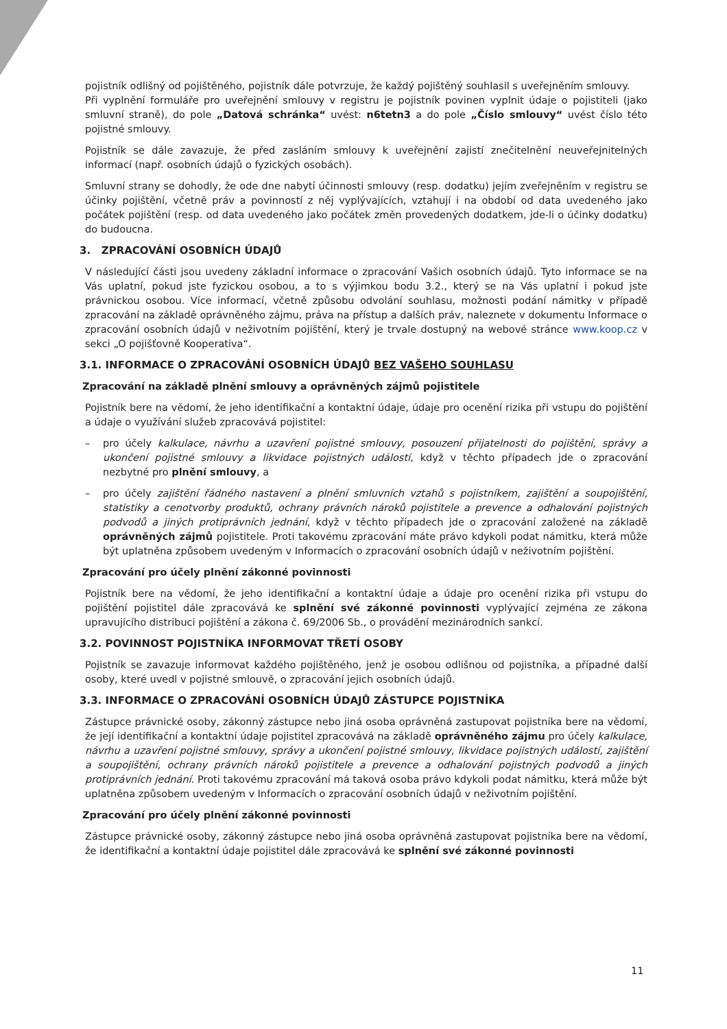pojistník odlišný od pojištěného, pojistník dále potvrzuje, že každý pojištěný souhlasil s uveřejněním smlouvy.
Při vyplnění formuláře pro uveřejnění smlouvy v registru je pojistník povinen vyplnit údaje o pojistiteli (jako smluvní straně), do pole „Datová schránka“ uvést: n6tetn3 a do pole „Číslo smlouvy“ uvést číslo této pojistné smlouvy.
Pojistník se dále zavazuje, že před zasláním smlouvy k uveřejnění zajistí znečitelnění neuveřejnitelných informací (např. osobních údajů o fyzických osobách).
Smluvní strany se dohodly, že ode dne nabytí účinnosti smlouvy (resp. dodatku) jejím zveřejněním v registru se účinky pojištění, včetně práv a povinností z něj vyplývajících, vztahují i na období od data uvedeného jako počátek pojištění (resp. od data uvedeného jako počátek změn provedených dodatkem, jde-li o účinky dodatku) do budoucna.
3. ZPRACOVÁNÍ OSOBNÍCH ÚDAJŮ
V následující části jsou uvedeny základní informace o zpracování Vašich osobních údajů. Tyto informace se na Vás uplatní, pokud jste fyzickou osobou, a to s výjimkou bodu 3.2., který se na Vás uplatní i pokud jste právnickou osobou. Více informací, včetně způsobu odvolání souhlasu, možnosti podání námitky v případě zpracování na základě oprávněného zájmu, práva na přístup a dalších práv, naleznete v dokumentu Informace o zpracování osobních údajů v neživotním pojištění, který je trvale dostupný na webové stránce www.koop.cz v sekci „O pojišťovně Kooperativa“.
3.1. INFORMACE O ZPRACOVÁNÍ OSOBNÍCH ÚDAJŮ BEZ VAŠEHO SOUHLASU
Zpracování na základě plnění smlouvy a oprávněných zájmů pojistitele
Pojistník bere na vědomí, že jeho identifikační a kontaktní údaje, údaje pro ocenění rizika při vstupu do pojištění a údaje o využívání služeb zpracovává pojistitel:
– pro účely kalkulace, návrhu a uzavření pojistné smlouvy, posouzení přijatelnosti do pojištění, správy a ukončení pojistné smlouvy a likvidace pojistných událostí, když v těchto případech jde o zpracování nezbytné pro plnění smlouvy, a
– pro účely zajištění řádného nastavení a plnění smluvních vztahů s pojistníkem, zajištění a soupojištění, statistiky a cenotvorby produktů, ochrany právních nároků pojistitele a prevence a odhalování pojistných podvodů a jiných protiprávních jednání, když v těchto případech jde o zpracování založené na základě oprávněných zájmů pojistitele. Proti takovému zpracování máte právo kdykoli podat námitku, která může být uplatněna způsobem uvedeným v Informacích o zpracování osobních údajů v neživotním pojištění.
Zpracování pro účely plnění zákonné povinnosti
Pojistník bere na vědomí, že jeho identifikační a kontaktní údaje a údaje pro ocenění rizika při vstupu do pojištění pojistitel dále zpracovává ke splnění své zákonné povinnosti vyplývající zejména ze zákona upravujícího distribuci pojištění a zákona č. 69/2006 Sb., o provádění mezinárodních sankcí.
3.2. POVINNOST POJISTNÍKA INFORMOVAT TŘETÍ OSOBY
Pojistník se zavazuje informovat každého pojištěného, jenž je osobou odlišnou od pojistníka, a případné další osoby, které uvedl v pojistné smlouvě, o zpracování jejich osobních údajů.
3.3. INFORMACE O ZPRACOVÁNÍ OSOBNÍCH ÚDAJŮ ZÁSTUPCE POJISTNÍKA
Zástupce právnické osoby, zákonný zástupce nebo jiná osoba oprávněná zastupovat pojistníka bere na vědomí, že její identifikační a kontaktní údaje pojistitel zpracovává na základě oprávněného zájmu pro účely kalkulace, návrhu a uzavření pojistné smlouvy, správy a ukončení pojistné smlouvy, likvidace pojistných událostí, zajištění a soupojištění, ochrany právních nároků pojistitele a prevence a odhalování pojistných podvodů a jiných protiprávních jednání. Proti takovému zpracování má taková osoba právo kdykoli podat námitku, která může být uplatněna způsobem uvedeným v Informacích o zpracování osobních údajů v neživotním pojištění.
Zpracování pro účely plnění zákonné povinnosti
Zástupce právnické osoby, zákonný zástupce nebo jiná osoba oprávněná zastupovat pojistníka bere na vědomí, že identifikační a kontaktní údaje pojistitel dále zpracovává ke splnění své zákonné povinnosti
11